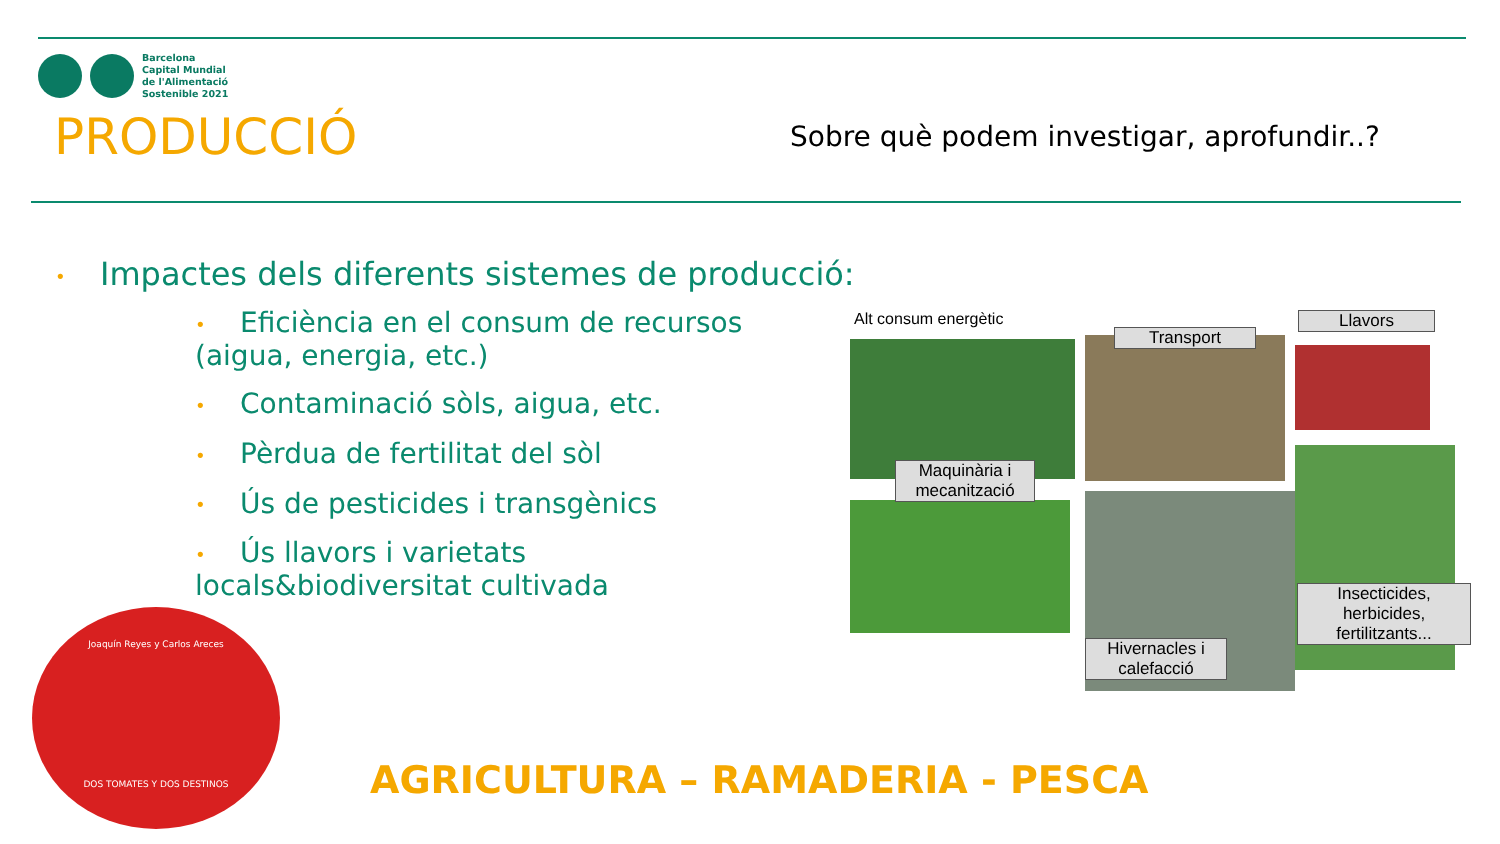Barcelona
Capital Mundial
de l'Alimentació
Sostenible 2021
PRODUCCIÓ
Sobre què podem investigar, aprofundir..?
• Impactes dels diferents sistemes de producció:
• Eficiència en el consum de recursos (aigua, energia, etc.)
• Contaminació sòls, aigua, etc.
• Pèrdua de fertilitat del sòl
• Ús de pesticides i transgènics
• Ús llavors i varietats locals&biodiversitat cultivada
Alt consum energètic
Maquinària i mecanització
Transport
Llavors
Hivernacles i calefacció
Insecticides, herbicides, fertilitzants...
Joaquín Reyes y Carlos Areces
DOS TOMATES Y DOS DESTINOS
AGRICULTURA – RAMADERIA - PESCA